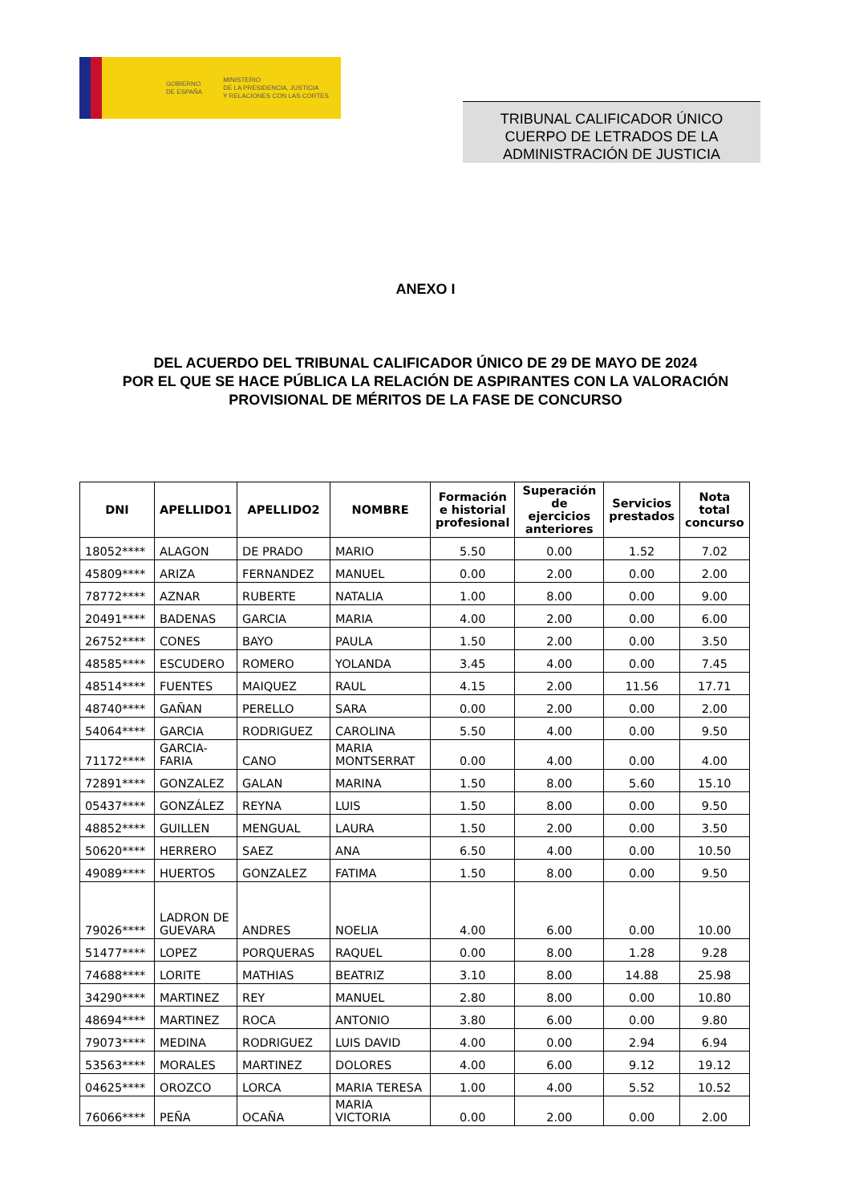GOBIERNO
DE ESPAÑA
MINISTERIO
DE LA PRESIDENCIA, JUSTICIA
Y RELACIONES CON LAS CORTES
TRIBUNAL CALIFICADOR ÚNICO
CUERPO DE LETRADOS DE LA
ADMINISTRACIÓN DE JUSTICIA
ANEXO I
DEL ACUERDO DEL TRIBUNAL CALIFICADOR ÚNICO DE 29 DE MAYO DE 2024
POR EL QUE SE HACE PÚBLICA LA RELACIÓN DE ASPIRANTES CON LA VALORACIÓN
PROVISIONAL DE MÉRITOS DE LA FASE DE CONCURSO
| DNI | APELLIDO1 | APELLIDO2 | NOMBRE | Formación e historial profesional | Superación de ejercicios anteriores | Servicios prestados | Nota total concurso |
| --- | --- | --- | --- | --- | --- | --- | --- |
| 18052**** | ALAGON | DE PRADO | MARIO | 5.50 | 0.00 | 1.52 | 7.02 |
| 45809**** | ARIZA | FERNANDEZ | MANUEL | 0.00 | 2.00 | 0.00 | 2.00 |
| 78772**** | AZNAR | RUBERTE | NATALIA | 1.00 | 8.00 | 0.00 | 9.00 |
| 20491**** | BADENAS | GARCIA | MARIA | 4.00 | 2.00 | 0.00 | 6.00 |
| 26752**** | CONES | BAYO | PAULA | 1.50 | 2.00 | 0.00 | 3.50 |
| 48585**** | ESCUDERO | ROMERO | YOLANDA | 3.45 | 4.00 | 0.00 | 7.45 |
| 48514**** | FUENTES | MAIQUEZ | RAUL | 4.15 | 2.00 | 11.56 | 17.71 |
| 48740**** | GAÑAN | PERELLO | SARA | 0.00 | 2.00 | 0.00 | 2.00 |
| 54064**** | GARCIA | RODRIGUEZ | CAROLINA | 5.50 | 4.00 | 0.00 | 9.50 |
| 71172**** | GARCIA- FARIA | CANO | MARIA MONTSERRAT | 0.00 | 4.00 | 0.00 | 4.00 |
| 72891**** | GONZALEZ | GALAN | MARINA | 1.50 | 8.00 | 5.60 | 15.10 |
| 05437**** | GONZÁLEZ | REYNA | LUIS | 1.50 | 8.00 | 0.00 | 9.50 |
| 48852**** | GUILLEN | MENGUAL | LAURA | 1.50 | 2.00 | 0.00 | 3.50 |
| 50620**** | HERRERO | SAEZ | ANA | 6.50 | 4.00 | 0.00 | 10.50 |
| 49089**** | HUERTOS | GONZALEZ | FATIMA | 1.50 | 8.00 | 0.00 | 9.50 |
| 79026**** | LADRON DE GUEVARA | ANDRES | NOELIA | 4.00 | 6.00 | 0.00 | 10.00 |
| 51477**** | LOPEZ | PORQUERAS | RAQUEL | 0.00 | 8.00 | 1.28 | 9.28 |
| 74688**** | LORITE | MATHIAS | BEATRIZ | 3.10 | 8.00 | 14.88 | 25.98 |
| 34290**** | MARTINEZ | REY | MANUEL | 2.80 | 8.00 | 0.00 | 10.80 |
| 48694**** | MARTINEZ | ROCA | ANTONIO | 3.80 | 6.00 | 0.00 | 9.80 |
| 79073**** | MEDINA | RODRIGUEZ | LUIS DAVID | 4.00 | 0.00 | 2.94 | 6.94 |
| 53563**** | MORALES | MARTINEZ | DOLORES | 4.00 | 6.00 | 9.12 | 19.12 |
| 04625**** | OROZCO | LORCA | MARIA TERESA | 1.00 | 4.00 | 5.52 | 10.52 |
| 76066**** | PEÑA | OCAÑA | MARIA VICTORIA | 0.00 | 2.00 | 0.00 | 2.00 |